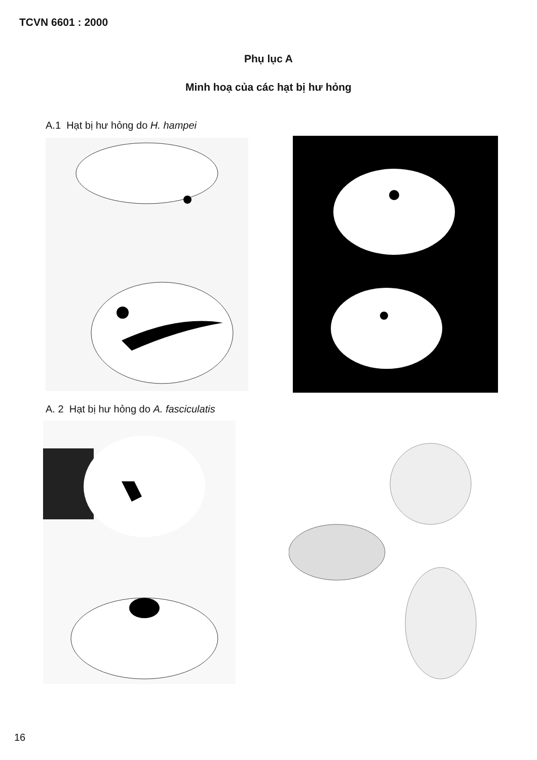TCVN 6601 : 2000
Phụ lục A
Minh hoạ của các hạt bị hư hỏng
A.1 Hạt bị hư hỏng do H. hampei
A. 2 Hạt bị hư hỏng do A. fasciculatis
16